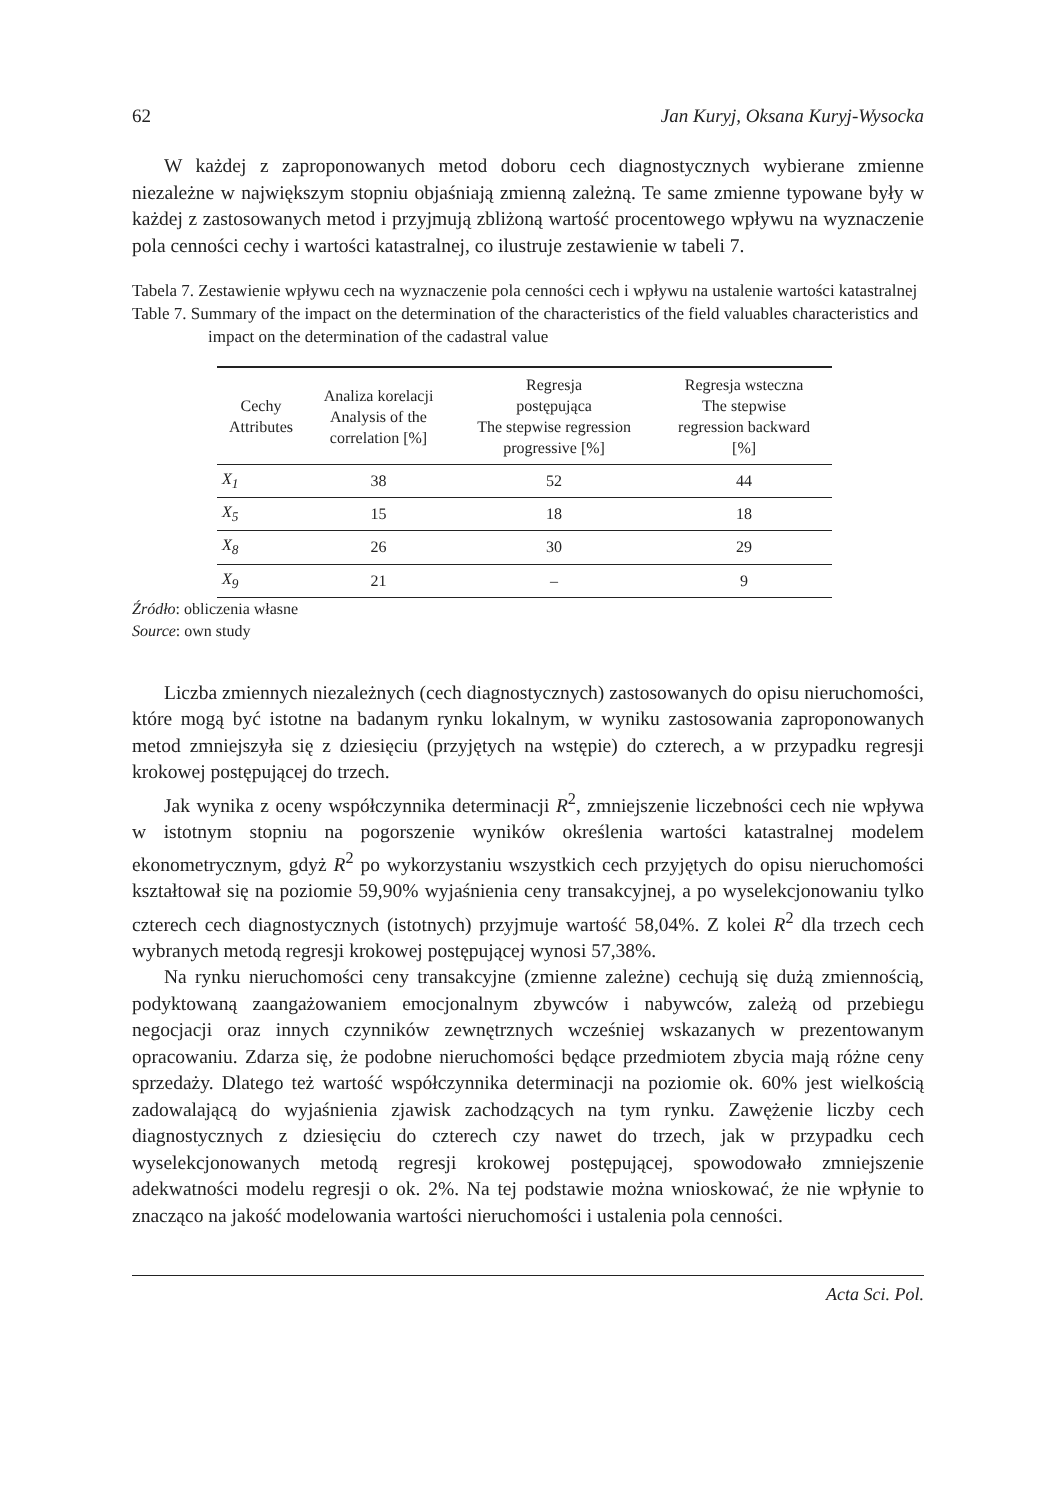62 Jan Kuryj, Oksana Kuryj-Wysocka
W każdej z zaproponowanych metod doboru cech diagnostycznych wybierane zmienne niezależne w największym stopniu objaśniają zmienną zależną. Te same zmienne typowane były w każdej z zastosowanych metod i przyjmują zbliżoną wartość procentowego wpływu na wyznaczenie pola cenności cechy i wartości katastralnej, co ilustruje zestawienie w tabeli 7.
Tabela 7. Zestawienie wpływu cech na wyznaczenie pola cenności cech i wpływu na ustalenie wartości katastralnej
Table 7. Summary of the impact on the determination of the characteristics of the field valuables characteristics and impact on the determination of the cadastral value
| Cechy Attributes | Analiza korelacji Analysis of the correlation [%] | Regresja postępująca The stepwise regression progressive [%] | Regresja wsteczna The stepwise regression backward [%] |
| --- | --- | --- | --- |
| X<sub>1</sub> | 38 | 52 | 44 |
| X<sub>5</sub> | 15 | 18 | 18 |
| X<sub>8</sub> | 26 | 30 | 29 |
| X<sub>9</sub> | 21 | – | 9 |
Źródło: obliczenia własne
Source: own study
Liczba zmiennych niezależnych (cech diagnostycznych) zastosowanych do opisu nieruchomości, które mogą być istotne na badanym rynku lokalnym, w wyniku zastosowania zaproponowanych metod zmniejszyła się z dziesięciu (przyjętych na wstępie) do czterech, a w przypadku regresji krokowej postępującej do trzech.
Jak wynika z oceny współczynnika determinacji R<sup>2</sup>, zmniejszenie liczebności cech nie wpływa w istotnym stopniu na pogorszenie wyników określenia wartości katastralnej modelem ekonometrycznym, gdyż R<sup>2</sup> po wykorzystaniu wszystkich cech przyjętych do opisu nieruchomości kształtował się na poziomie 59,90% wyjaśnienia ceny transakcyjnej, a po wyselekcjonowaniu tylko czterech cech diagnostycznych (istotnych) przyjmuje wartość 58,04%. Z kolei R<sup>2</sup> dla trzech cech wybranych metodą regresji krokowej postępującej wynosi 57,38%.
Na rynku nieruchomości ceny transakcyjne (zmienne zależne) cechują się dużą zmiennością, podyktowaną zaangażowaniem emocjonalnym zbywców i nabywców, zależą od przebiegu negocjacji oraz innych czynników zewnętrznych wcześniej wskazanych w prezentowanym opracowaniu. Zdarza się, że podobne nieruchomości będące przedmiotem zbycia mają różne ceny sprzedaży. Dlatego też wartość współczynnika determinacji na poziomie ok. 60% jest wielkością zadowalającą do wyjaśnienia zjawisk zachodzących na tym rynku. Zawężenie liczby cech diagnostycznych z dziesięciu do czterech czy nawet do trzech, jak w przypadku cech wyselekcjonowanych metodą regresji krokowej postępującej, spowodowało zmniejszenie adekwatności modelu regresji o ok. 2%. Na tej podstawie można wnioskować, że nie wpłynie to znacząco na jakość modelowania wartości nieruchomości i ustalenia pola cenności.
Acta Sci. Pol.